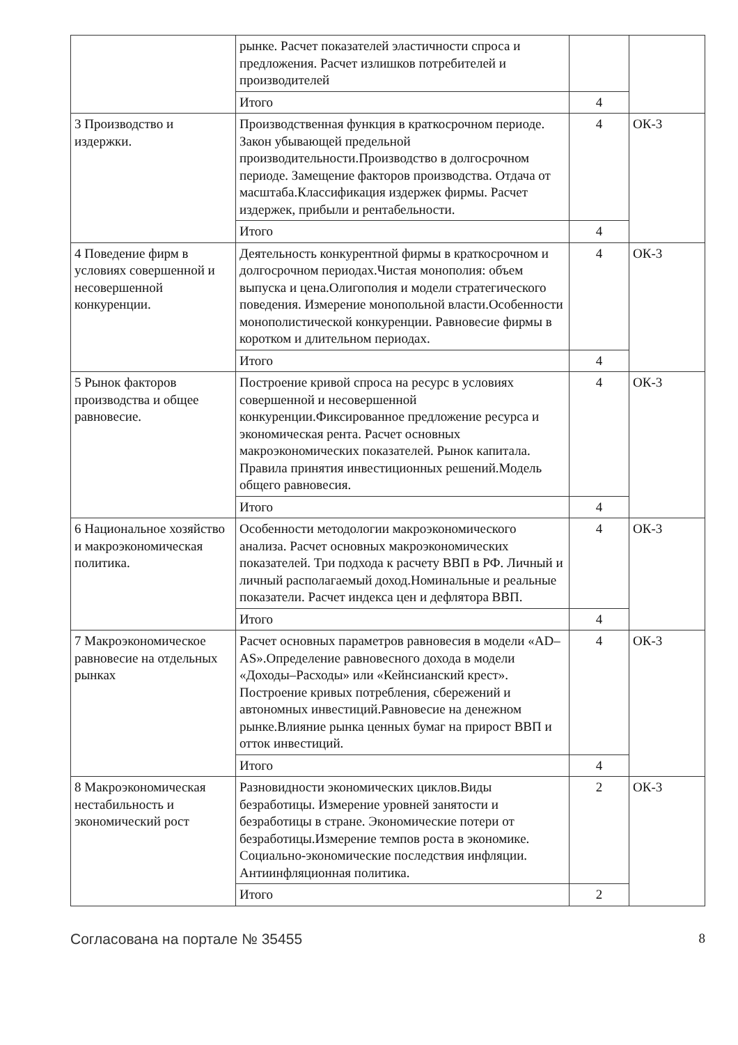| | рынке. Расчет показателей эластичности спроса и предложения. Расчет излишков потребителей и производителей | | |
| | Итого | 4 | |
| 3 Производство и издержки. | Производственная функция в краткосрочном периоде. Закон убывающей предельной производительности.Производство в долгосрочном периоде. Замещение факторов производства. Отдача от масштаба.Классификация издержек фирмы. Расчет издержек, прибыли и рентабельности. | 4 | ОК-3 |
| | Итого | 4 | |
| 4 Поведение фирм в условиях совершенной и несовершенной конкуренции. | Деятельность конкурентной фирмы в краткосрочном и долгосрочном периодах.Чистая монополия: объем выпуска и цена.Олигополия и модели стратегического поведения. Измерение монопольной власти.Особенности монополистической конкуренции. Равновесие фирмы в коротком и длительном периодах. | 4 | ОК-3 |
| | Итого | 4 | |
| 5 Рынок факторов производства и общее равновесие. | Построение кривой спроса на ресурс в условиях совершенной и несовершенной конкуренции.Фиксированное предложение ресурса и экономическая рента. Расчет основных макроэкономических показателей. Рынок капитала. Правила принятия инвестиционных решений.Модель общего равновесия. | 4 | ОК-3 |
| | Итого | 4 | |
| 6 Национальное хозяйство и макроэкономическая политика. | Особенности методологии макроэкономического анализа. Расчет основных макроэкономических показателей. Три подхода к расчету ВВП в РФ. Личный и личный располагаемый доход.Номинальные и реальные показатели. Расчет индекса цен и дефлятора ВВП. | 4 | ОК-3 |
| | Итого | 4 | |
| 7 Макроэкономическое равновесие на отдельных рынках | Расчет основных параметров равновесия в модели «AD–AS».Определение равновесного дохода в модели «Доходы–Расходы» или «Кейнсианский крест». Построение кривых потребления, сбережений и автономных инвестиций.Равновесие на денежном рынке.Влияние рынка ценных бумаг на прирост ВВП и отток инвестиций. | 4 | ОК-3 |
| | Итого | 4 | |
| 8 Макроэкономическая нестабильность и экономический рост | Разновидности экономических циклов.Виды безработицы. Измерение уровней занятости и безработицы в стране. Экономические потери от безработицы.Измерение темпов роста в экономике. Социально-экономические последствия инфляции. Антиинфляционная политика. | 2 | ОК-3 |
| | Итого | 2 | |
Согласована на портале № 35455 8